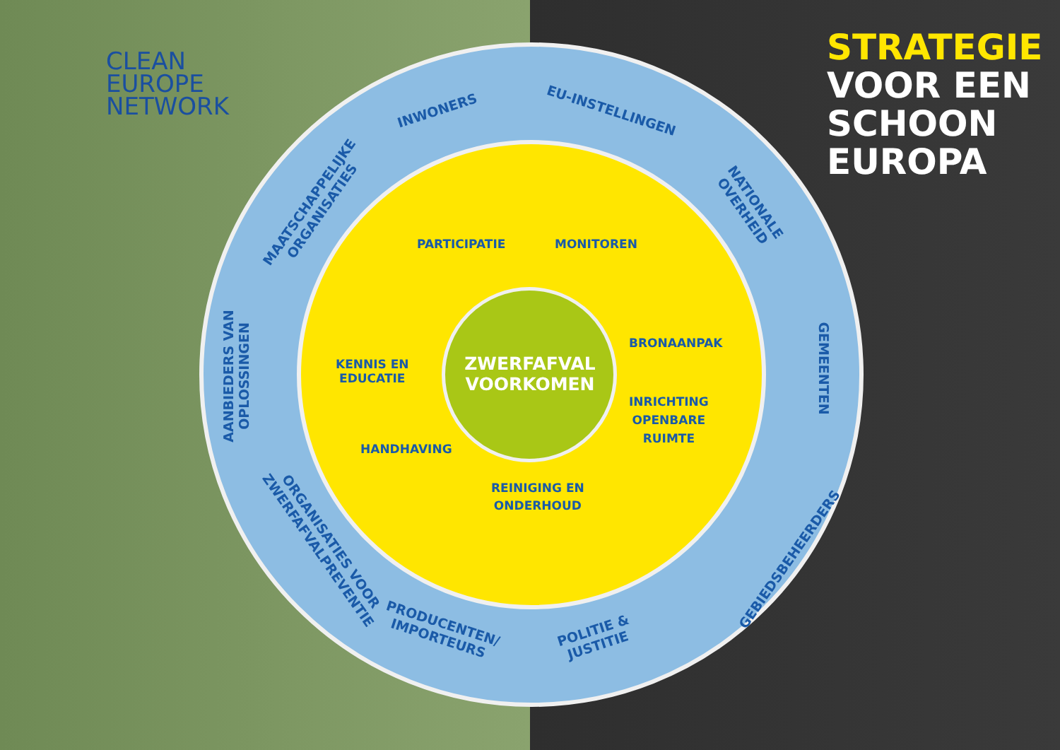CLEAN
EUROPE
NETWORK
STRATEGIE
VOOR EEN
SCHOON
EUROPA
INWONERS EU-INSTELLINGEN
MAATSCHAPPELIJKE
ORGANISATIES
NATIONALE
OVERHEID
AANBIEDERS VAN
OPLOSSINGEN
GEMEENTEN
ORGANISATIES VOOR
ZWERFAFVALPREVENTIE
GEBIEDSBEHEERDERS
PRODUCENTEN/
IMPORTEURS
POLITIE &
JUSTITIE
PARTICIPATIE MONITOREN
KENNIS EN
EDUCATIE
BRONAANPAK
INRICHTING
OPENBARE
RUIMTE
HANDHAVING
REINIGING EN
ONDERHOUD
ZWERFAFVAL VOORKOMEN